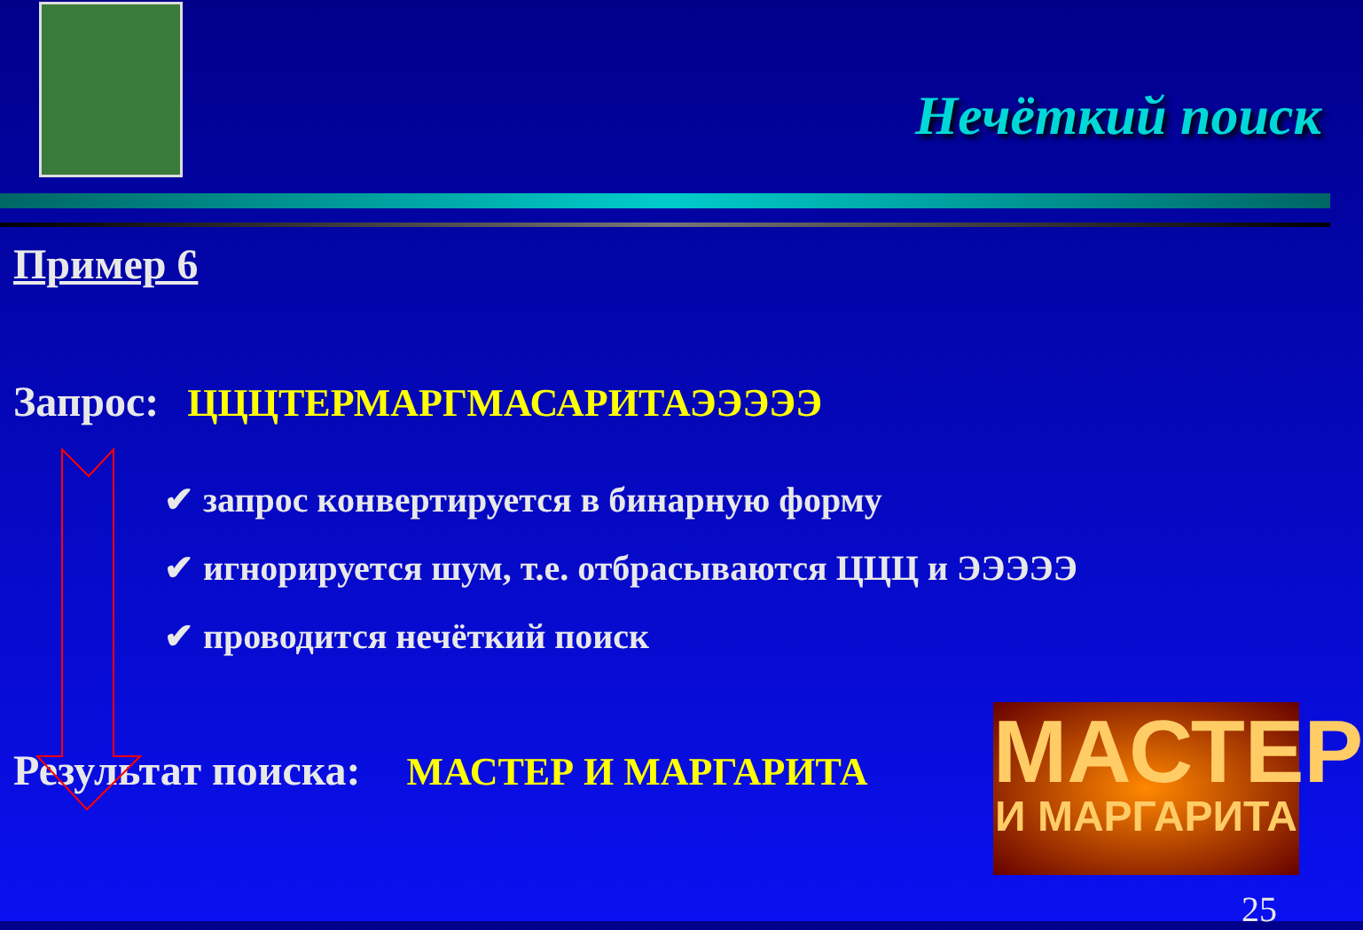Нечёткий поиск
Пример 6
Запрос: ЦЦЦТЕРМАРГМАСАРИТАЭЭЭЭЭ
✔ запрос конвертируется в бинарную форму
✔ игнорируется шум, т.е. отбрасываются ЦЦЦ и ЭЭЭЭЭ
✔ проводится нечёткий поиск
Результат поиска: МАСТЕР И МАРГАРИТА
МАСТЕР
И МАРГАРИТА
25